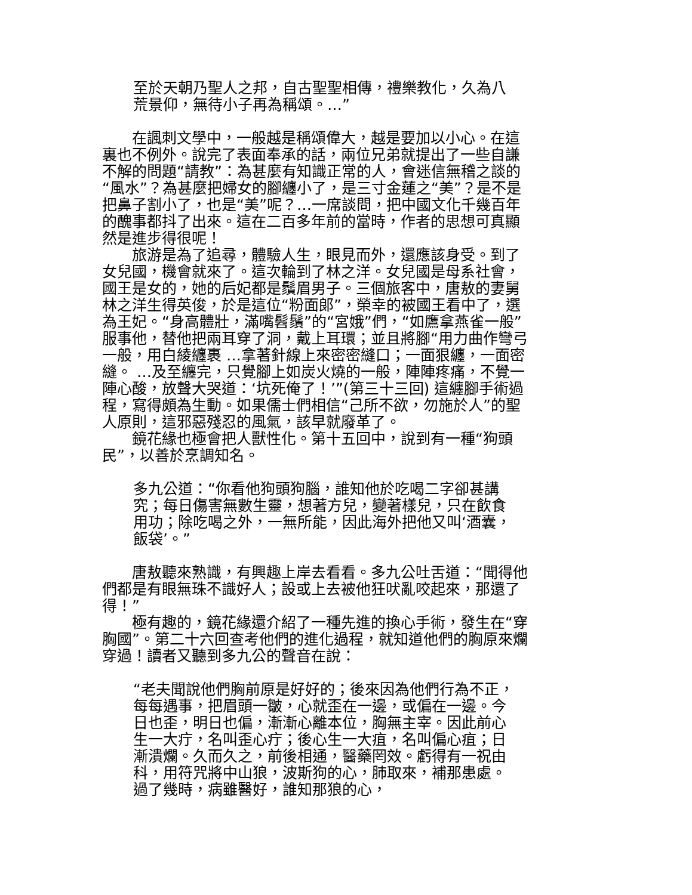至於天朝乃聖人之邦，自古聖聖相傳，禮樂教化，久為八荒景仰，無待小子再為稱頌。…”
　　在諷刺文學中，一般越是稱頌偉大，越是要加以小心。在這裏也不例外。說完了表面奉承的話，兩位兄弟就提出了一些自謙不解的問題“請教”：為甚麼有知識正常的人，會迷信無稽之談的“風水”？為甚麼把婦女的腳纏小了，是三寸金蓮之“美”？是不是把鼻子割小了，也是“美”呢？…一席談問，把中國文化千幾百年的醜事都抖了出來。這在二百多年前的當時，作者的思想可真顯然是進步得很呢！
　　旅游是為了追尋，體驗人生，眼見而外，還應該身受。到了女兒國，機會就來了。這次輪到了林之洋。女兒國是母系社會，國王是女的，她的后妃都是鬚眉男子。三個旅客中，唐敖的妻舅林之洋生得英俊，於是這位“粉面郎”，榮幸的被國王看中了，選為王妃。“身高體壯，滿嘴髫鬚”的“宮娥”們，“如鷹拿燕雀一般”服事他，替他把兩耳穿了洞，戴上耳環；並且將腳“用力曲作彎弓一般，用白綾纏裹 …拿著針線上來密密縫口；一面狠纏，一面密縫。 …及至纏完，只覺腳上如炭火燒的一般，陣陣疼痛，不覺一陣心酸，放聲大哭道：‘坑死俺了！’”(第三十三回) 這纏腳手術過程，寫得頗為生動。如果儒士們相信“己所不欲，勿施於人”的聖人原則，這邪惡殘忍的風氣，該早就廢革了。
　　鏡花緣也極會把人獸性化。第十五回中，說到有一種“狗頭民”，以善於烹調知名。
多九公道：“你看他狗頭狗腦，誰知他於吃喝二字卻甚講究；每日傷害無數生靈，想著方兒，變著樣兒，只在飲食用功；除吃喝之外，一無所能，因此海外把他又叫‘酒囊，飯袋’。”
　　唐敖聽來熟識，有興趣上岸去看看。多九公吐舌道：“聞得他們都是有眼無珠不識好人；設或上去被他狂吠亂咬起來，那還了得！”
　　極有趣的，鏡花緣還介紹了一種先進的換心手術，發生在“穿胸國”。第二十六回查考他們的進化過程，就知道他們的胸原來爛穿過！讀者又聽到多九公的聲音在說：
“老夫聞說他們胸前原是好好的；後來因為他們行為不正，每每遇事，把眉頭一皺，心就歪在一邊，或偏在一邊。今日也歪，明日也偏，漸漸心離本位，胸無主宰。因此前心生一大疔，名叫歪心疔；後心生一大疽，名叫偏心疽；日漸潰爛。久而久之，前後相通，醫藥罔效。虧得有一祝由科，用符咒將中山狼，波斯狗的心，肺取來，補那患處。過了幾時，病雖醫好，誰知那狼的心，